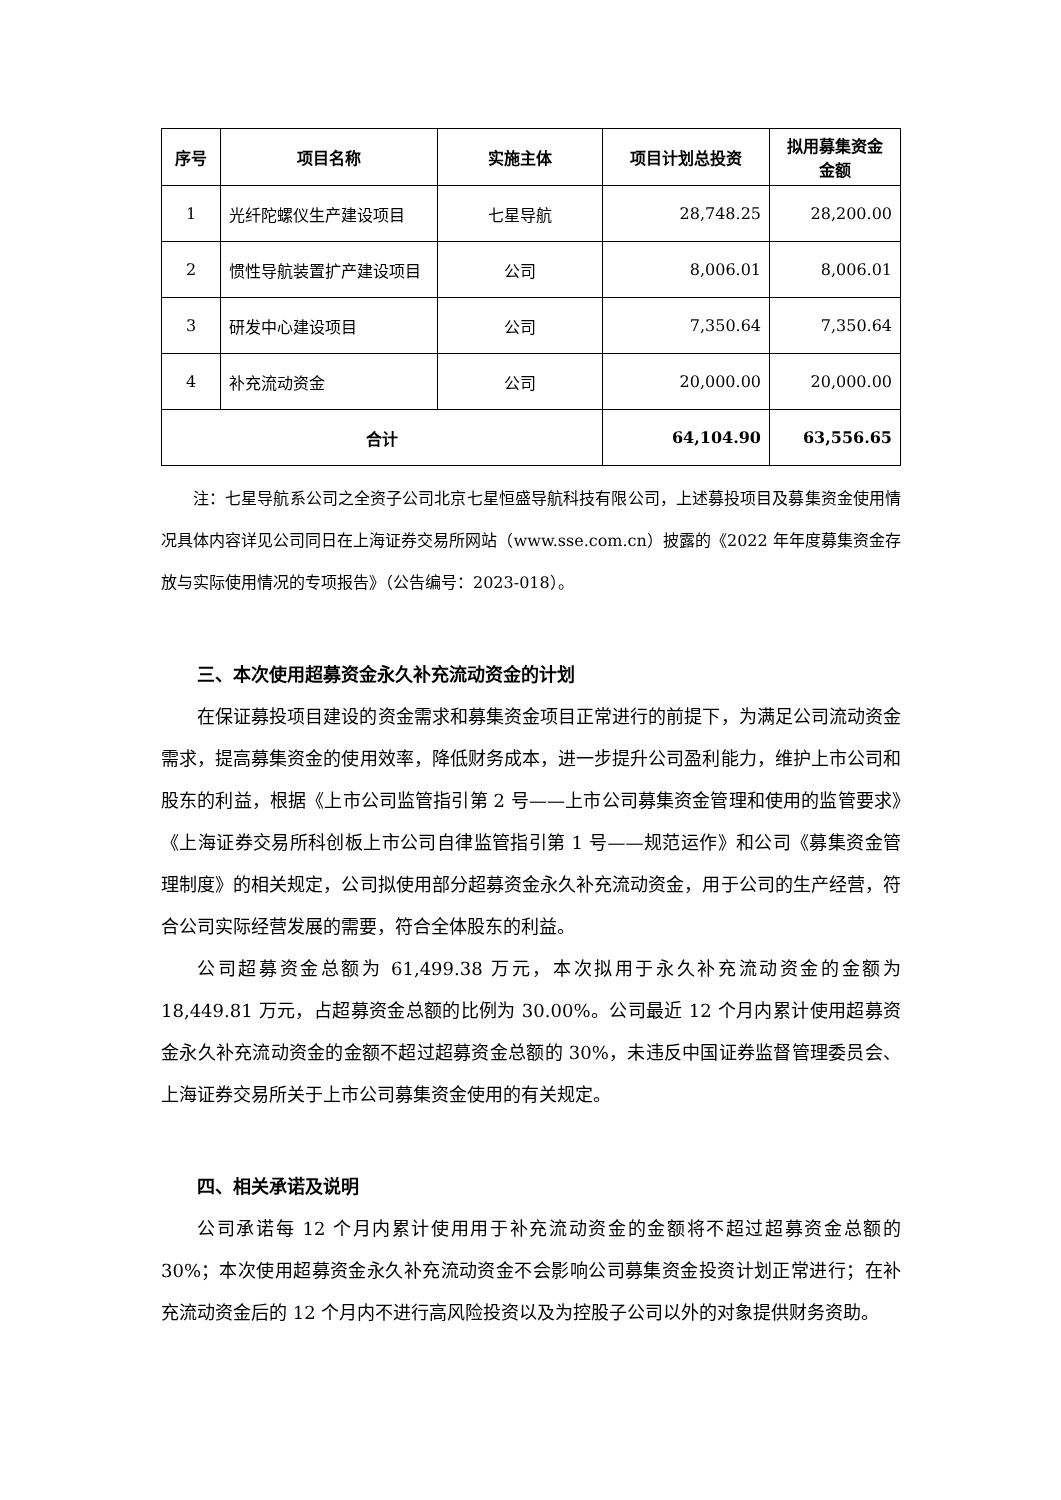| 序号 | 项目名称 | 实施主体 | 项目计划总投资 | 拟用募集资金 金额 |
| --- | --- | --- | --- | --- |
| 1 | 光纤陀螺仪生产建设项目 | 七星导航 | 28,748.25 | 28,200.00 |
| 2 | 惯性导航装置扩产建设项目 | 公司 | 8,006.01 | 8,006.01 |
| 3 | 研发中心建设项目 | 公司 | 7,350.64 | 7,350.64 |
| 4 | 补充流动资金 | 公司 | 20,000.00 | 20,000.00 |
| 合计 | | | 64,104.90 | 63,556.65 |
注：七星导航系公司之全资子公司北京七星恒盛导航科技有限公司，上述募投项目及募集资金使用情况具体内容详见公司同日在上海证券交易所网站（www.sse.com.cn）披露的《2022 年年度募集资金存放与实际使用情况的专项报告》（公告编号：2023-018）。
三、本次使用超募资金永久补充流动资金的计划
在保证募投项目建设的资金需求和募集资金项目正常进行的前提下，为满足公司流动资金需求，提高募集资金的使用效率，降低财务成本，进一步提升公司盈利能力，维护上市公司和股东的利益，根据《上市公司监管指引第 2 号——上市公司募集资金管理和使用的监管要求》《上海证券交易所科创板上市公司自律监管指引第 1 号——规范运作》和公司《募集资金管理制度》的相关规定，公司拟使用部分超募资金永久补充流动资金，用于公司的生产经营，符合公司实际经营发展的需要，符合全体股东的利益。
公司超募资金总额为 61,499.38 万元，本次拟用于永久补充流动资金的金额为 18,449.81 万元，占超募资金总额的比例为 30.00%。公司最近 12 个月内累计使用超募资金永久补充流动资金的金额不超过超募资金总额的 30%，未违反中国证券监督管理委员会、上海证券交易所关于上市公司募集资金使用的有关规定。
四、相关承诺及说明
公司承诺每 12 个月内累计使用用于补充流动资金的金额将不超过超募资金总额的 30%；本次使用超募资金永久补充流动资金不会影响公司募集资金投资计划正常进行；在补充流动资金后的 12 个月内不进行高风险投资以及为控股子公司以外的对象提供财务资助。